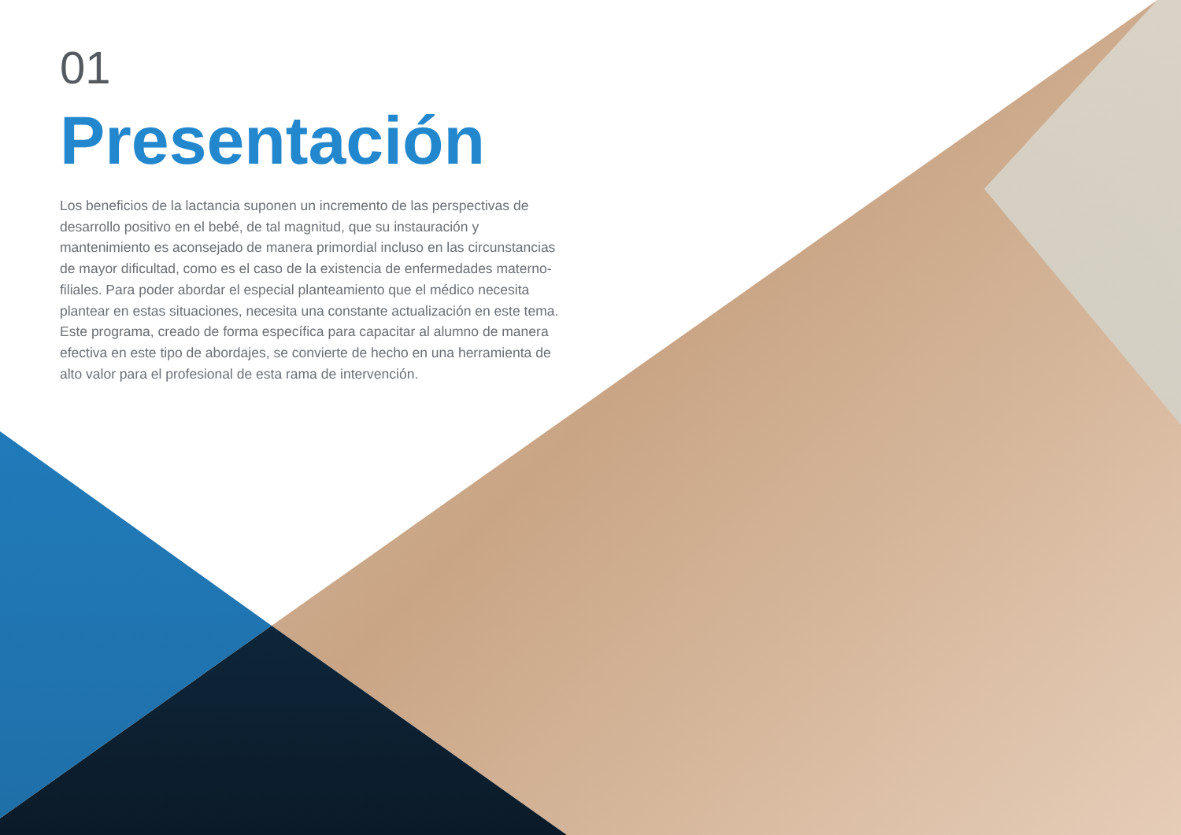01
Presentación
Los beneficios de la lactancia suponen un incremento de las perspectivas de desarrollo positivo en el bebé, de tal magnitud, que su instauración y mantenimiento es aconsejado de manera primordial incluso en las circunstancias de mayor dificultad, como es el caso de la existencia de enfermedades materno-filiales. Para poder abordar el especial planteamiento que el médico necesita plantear en estas situaciones, necesita una constante actualización en este tema. Este programa, creado de forma específica para capacitar al alumno de manera efectiva en este tipo de abordajes, se convierte de hecho en una herramienta de alto valor para el profesional de esta rama de intervención.